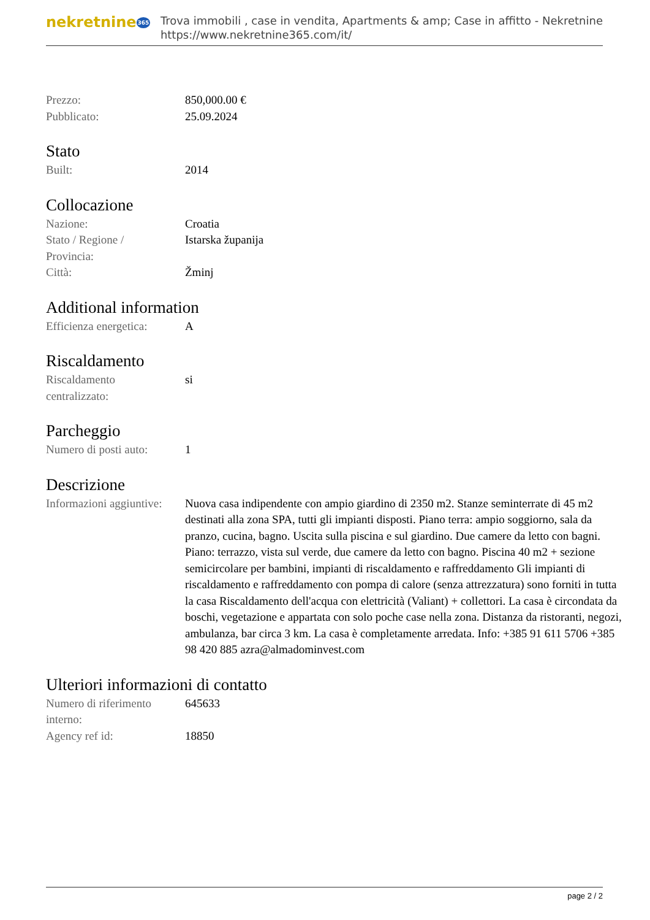nekretnine365
Trova immobili , case in vendita, Apartments & amp; Case in affitto - Nekretnine
https://www.nekretnine365.com/it/
| Prezzo: | 850,000.00 € |
| Pubblicato: | 25.09.2024 |
Stato
| Built: | 2014 |
Collocazione
| Nazione: | Croatia |
| Stato / Regione / Provincia: | Istarska županija |
| Città: | Žminj |
Additional information
| Efficienza energetica: | A |
Riscaldamento
| Riscaldamento centralizzato: | si |
Parcheggio
| Numero di posti auto: | 1 |
Descrizione
| Informazioni aggiuntive: | Nuova casa indipendente con ampio giardino di 2350 m2. Stanze seminterrate di 45 m2 destinati alla zona SPA, tutti gli impianti disposti. Piano terra: ampio soggiorno, sala da pranzo, cucina, bagno. Uscita sulla piscina e sul giardino. Due camere da letto con bagni. Piano: terrazzo, vista sul verde, due camere da letto con bagno. Piscina 40 m2 + sezione semicircolare per bambini, impianti di riscaldamento e raffreddamento Gli impianti di riscaldamento e raffreddamento con pompa di calore (senza attrezzatura) sono forniti in tutta la casa Riscaldamento dell'acqua con elettricità (Valiant) + collettori. La casa è circondata da boschi, vegetazione e appartata con solo poche case nella zona. Distanza da ristoranti, negozi, ambulanza, bar circa 3 km. La casa è completamente arredata. Info: +385 91 611 5706 +385 98 420 885 azra@almadominvest.com |
Ulteriori informazioni di contatto
| Numero di riferimento interno: | 645633 |
| Agency ref id: | 18850 |
page 2 / 2